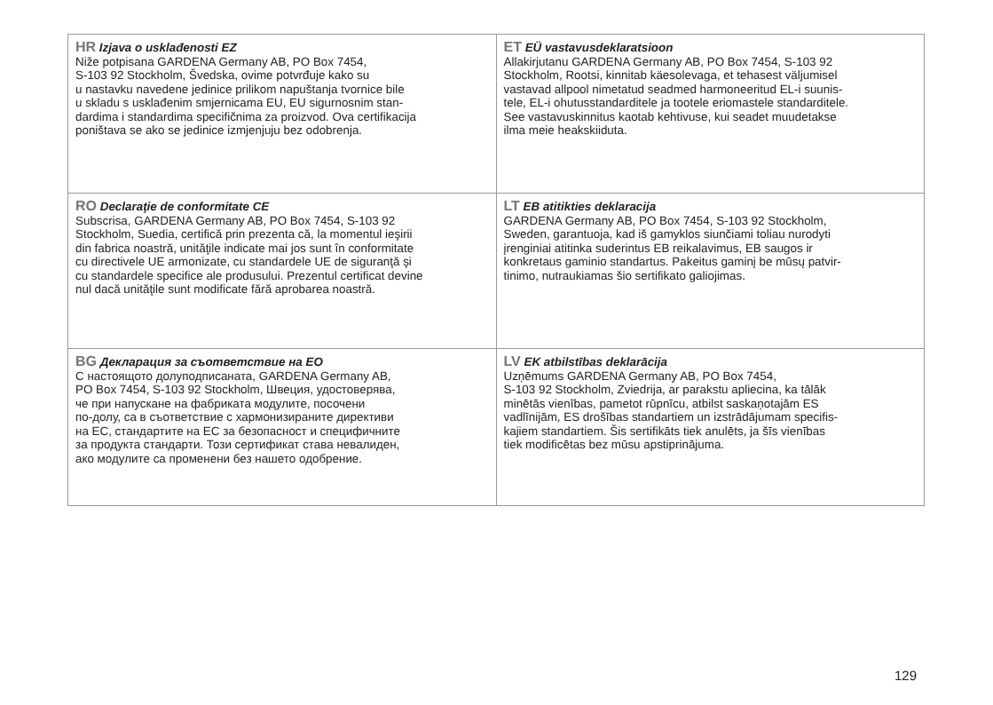| HR Izjava o usklađenosti EZ Niže potpisana GARDENA Germany AB, PO Box 7454, S-103 92 Stockholm, Švedska, ovime potvrđuje kako su u nastavku navedene jedinice prilikom napuštanja tvornice bile u skladu s usklađenim smjernicama EU, EU sigurnosnim stan- dardima i standardima specifičnima za proizvod. Ova certifikacija poništava se ako se jedinice izmjenjuju bez odobrenja. | ET EÜ vastavusdeklaratsioon Allakirjutanu GARDENA Germany AB, PO Box 7454, S-103 92 Stockholm, Rootsi, kinnitab käesolevaga, et tehasest väljumisel vastavad allpool nimetatud seadmed harmoneeritud EL-i suunis- tele, EL-i ohutusstandarditele ja tootele eriomastele standarditele. See vastavuskinnitus kaotab kehtivuse, kui seadet muudetakse ilma meie heakskiiduta. |
| RO Declaraţie de conformitate CE Subscrisa, GARDENA Germany AB, PO Box 7454, S-103 92 Stockholm, Suedia, certifică prin prezenta că, la momentul ieşirii din fabrica noastră, unităţile indicate mai jos sunt în conformitate cu directivele UE armonizate, cu standardele UE de siguranţă şi cu standardele specifice ale produsului. Prezentul certificat devine nul dacă unităţile sunt modificate fără aprobarea noastră. | LT EB atitikties deklaracija GARDENA Germany AB, PO Box 7454, S-103 92 Stockholm, Sweden, garantuoja, kad iš gamyklos siunčiami toliau nurodyti įrenginiai atitinka suderintus EB reikalavimus, EB saugos ir konkretaus gaminio standartus. Pakeitus gaminį be mūsų patvir- tinimo, nutraukiamas šio sertifikato galiojimas. |
| BG Декларация за съответствие на ЕО С настоящото долуподписаната, GARDENA Germany AB, PO Box 7454, S-103 92 Stockholm, Швеция, удостоверява, че при напускане на фабриката модулите, посочени по-долу, са в съответствие с хармонизираните директиви на ЕС, стандартите на ЕС за безопасност и специфичните за продукта стандарти. Този сертификат става невалиден, ако модулите са променени без нашето одобрение. | LV EK atbilstības deklarācija Uzņēmums GARDENA Germany AB, PO Box 7454, S-103 92 Stockholm, Zviedrija, ar parakstu apliecina, ka tālāk minētās vienības, pametot rūpnīcu, atbilst saskaņotajām ES vadlīnijām, ES drošības standartiem un izstrādājumam specifis- kajiem standartiem. Šis sertifikāts tiek anulēts, ja šīs vienības tiek modificētas bez mūsu apstiprinājuma. |
129